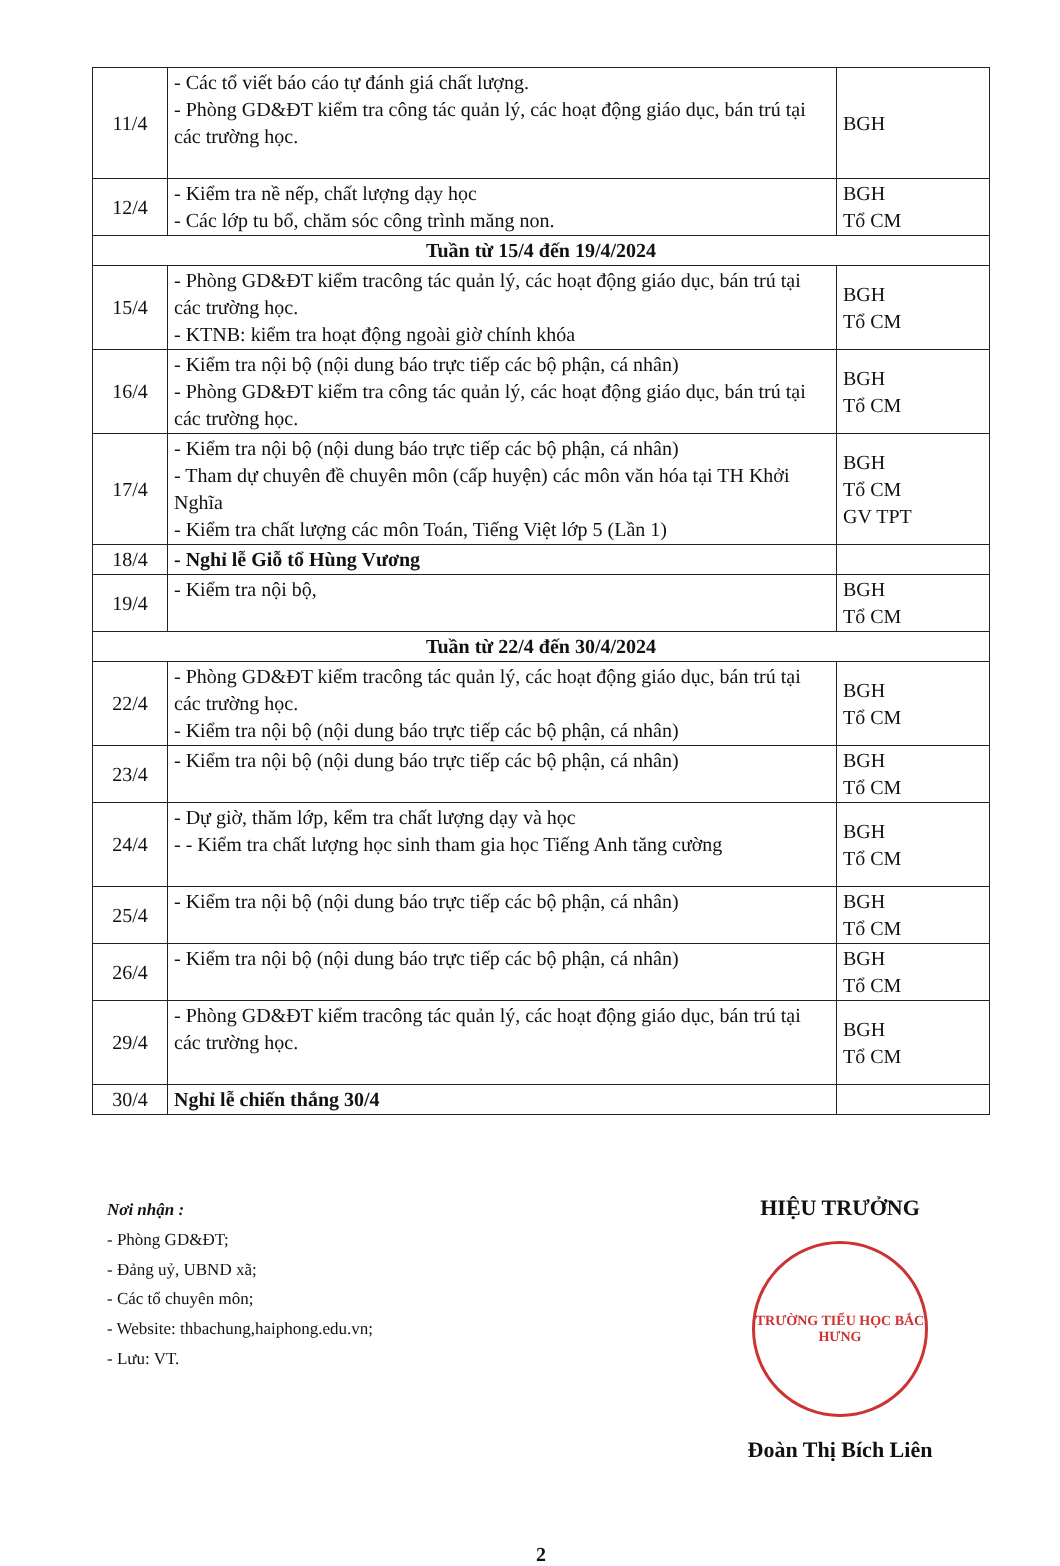| 11/4 | - Các tổ viết báo cáo tự đánh giá chất lượng. - Phòng GD&ĐT kiểm tra công tác quản lý, các hoạt động giáo dục, bán trú tại các trường học. | BGH |
| 12/4 | - Kiểm tra nề nếp, chất lượng dạy học - Các lớp tu bổ, chăm sóc công trình măng non. | BGH Tổ CM |
| Tuần từ 15/4 đến 19/4/2024 | | |
| 15/4 | - Phòng GD&ĐT kiểm tracông tác quản lý, các hoạt động giáo dục, bán trú tại các trường học. - KTNB: kiểm tra hoạt động ngoài giờ chính khóa | BGH Tổ CM |
| 16/4 | - Kiểm tra nội bộ (nội dung báo trực tiếp các bộ phận, cá nhân) - Phòng GD&ĐT kiểm tra công tác quản lý, các hoạt động giáo dục, bán trú tại các trường học. | BGH Tổ CM |
| 17/4 | - Kiểm tra nội bộ (nội dung báo trực tiếp các bộ phận, cá nhân) - Tham dự chuyên đề chuyên môn (cấp huyện) các môn văn hóa tại TH Khởi Nghĩa - Kiểm tra chất lượng các môn Toán, Tiếng Việt lớp 5 (Lần 1) | BGH Tổ CM GV TPT |
| 18/4 | - Nghỉ lễ Giỗ tổ Hùng Vương | |
| 19/4 | - Kiểm tra nội bộ, | BGH Tổ CM |
| Tuần từ 22/4 đến 30/4/2024 | | |
| 22/4 | - Phòng GD&ĐT kiểm tracông tác quản lý, các hoạt động giáo dục, bán trú tại các trường học. - Kiểm tra nội bộ (nội dung báo trực tiếp các bộ phận, cá nhân) | BGH Tổ CM |
| 23/4 | - Kiểm tra nội bộ (nội dung báo trực tiếp các bộ phận, cá nhân) | BGH Tổ CM |
| 24/4 | - Dự giờ, thăm lớp, kểm tra chất lượng dạy và học - - Kiểm tra chất lượng học sinh tham gia học Tiếng Anh tăng cường | BGH Tổ CM |
| 25/4 | - Kiểm tra nội bộ (nội dung báo trực tiếp các bộ phận, cá nhân) | BGH Tổ CM |
| 26/4 | - Kiểm tra nội bộ (nội dung báo trực tiếp các bộ phận, cá nhân) | BGH Tổ CM |
| 29/4 | - Phòng GD&ĐT kiểm tracông tác quản lý, các hoạt động giáo dục, bán trú tại các trường học. | BGH Tổ CM |
| 30/4 | Nghỉ lễ chiến thắng 30/4 | |
Nơi nhận :
- Phòng GD&ĐT;
- Đảng uỷ, UBND xã;
- Các tổ chuyên môn;
- Website: thbachung,haiphong.edu.vn;
- Lưu: VT.
HIỆU TRƯỞNG
TRƯỜNG TIỂU HỌC BẮC HƯNG
Đoàn Thị Bích Liên
2